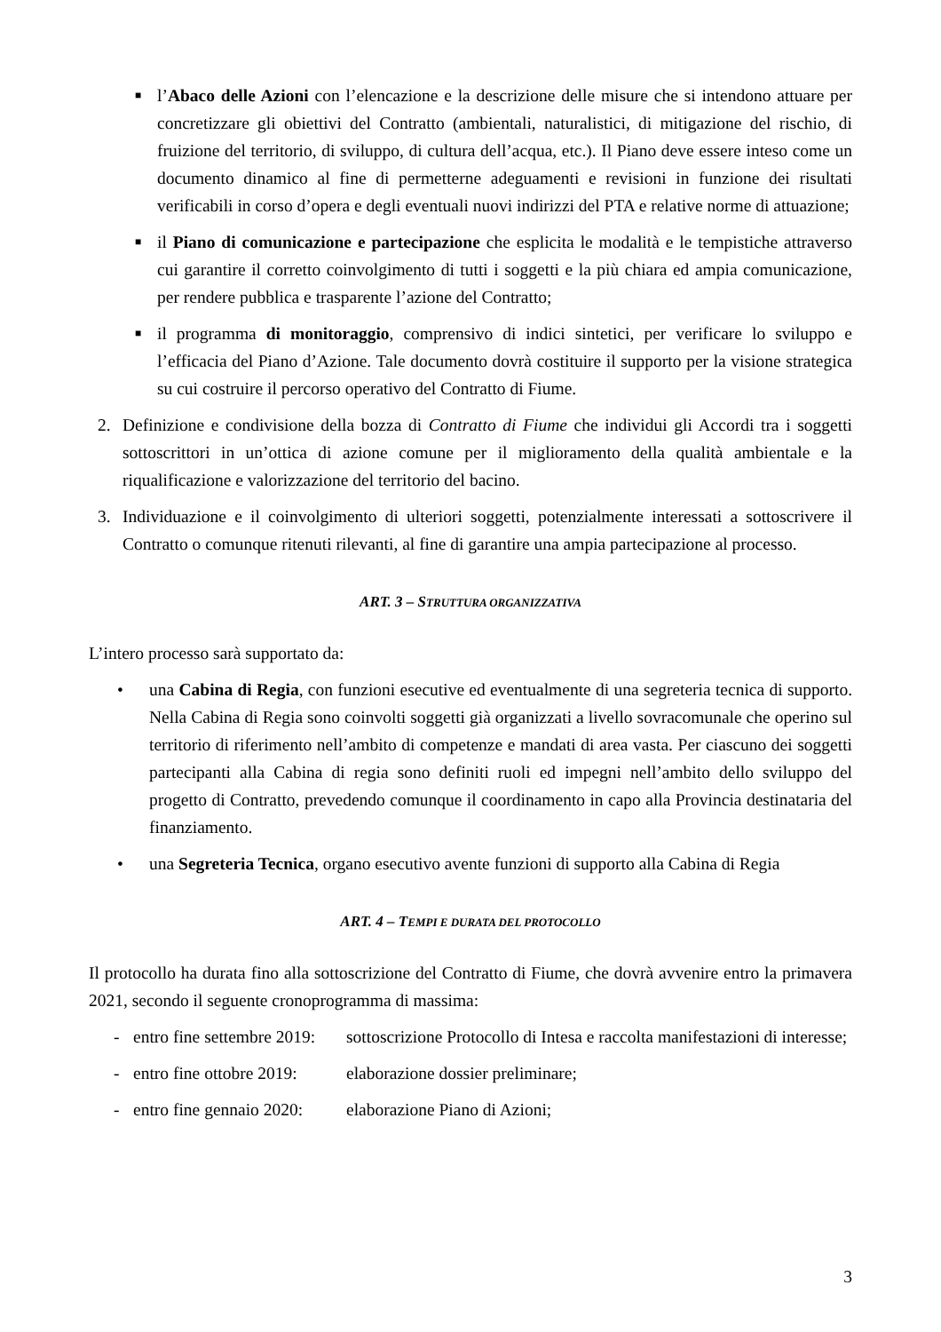■
l’Abaco delle Azioni con l’elencazione e la descrizione delle misure che si intendono attuare per concretizzare gli obiettivi del Contratto (ambientali, naturalistici, di mitigazione del rischio, di fruizione del territorio, di sviluppo, di cultura dell’acqua, etc.). Il Piano deve essere inteso come un documento dinamico al fine di permetterne adeguamenti e revisioni in funzione dei risultati verificabili in corso d’opera e degli eventuali nuovi indirizzi del PTA e relative norme di attuazione;
■
il Piano di comunicazione e partecipazione che esplicita le modalità e le tempistiche attraverso cui garantire il corretto coinvolgimento di tutti i soggetti e la più chiara ed ampia comunicazione, per rendere pubblica e trasparente l’azione del Contratto;
■
il programma di monitoraggio, comprensivo di indici sintetici, per verificare lo sviluppo e l’efficacia del Piano d’Azione. Tale documento dovrà costituire il supporto per la visione strategica su cui costruire il percorso operativo del Contratto di Fiume.
2. Definizione e condivisione della bozza di Contratto di Fiume che individui gli Accordi tra i soggetti sottoscrittori in un’ottica di azione comune per il miglioramento della qualità ambientale e la riqualificazione e valorizzazione del territorio del bacino.
3. Individuazione e il coinvolgimento di ulteriori soggetti, potenzialmente interessati a sottoscrivere il Contratto o comunque ritenuti rilevanti, al fine di garantire una ampia partecipazione al processo.
ART. 3 – STRUTTURA ORGANIZZATIVA
L’intero processo sarà supportato da:
• una Cabina di Regia, con funzioni esecutive ed eventualmente di una segreteria tecnica di supporto. Nella Cabina di Regia sono coinvolti soggetti già organizzati a livello sovracomunale che operino sul territorio di riferimento nell’ambito di competenze e mandati di area vasta. Per ciascuno dei soggetti partecipanti alla Cabina di regia sono definiti ruoli ed impegni nell’ambito dello sviluppo del progetto di Contratto, prevedendo comunque il coordinamento in capo alla Provincia destinataria del finanziamento.
• una Segreteria Tecnica, organo esecutivo avente funzioni di supporto alla Cabina di Regia
ART. 4 – TEMPI E DURATA DEL PROTOCOLLO
Il protocollo ha durata fino alla sottoscrizione del Contratto di Fiume, che dovrà avvenire entro la primavera 2021, secondo il seguente cronoprogramma di massima:
- entro fine settembre 2019:
sottoscrizione Protocollo di Intesa e raccolta manifestazioni di interesse;
- entro fine ottobre 2019:
elaborazione dossier preliminare;
- entro fine gennaio 2020:
elaborazione Piano di Azioni;
3